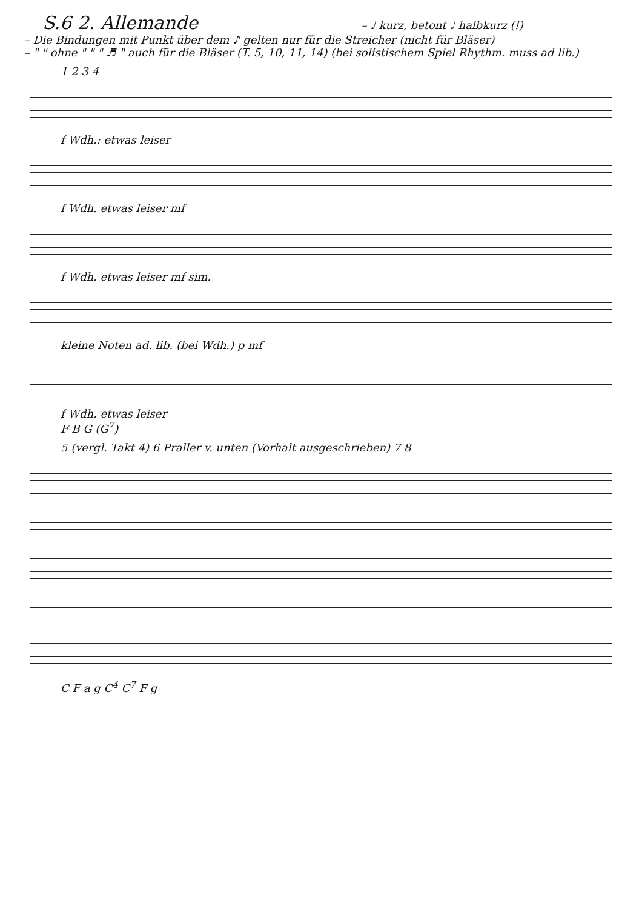S.6 2. Allemande – ♩ kurz, betont ♩ halbkurz (!)
– Die Bindungen mit Punkt über dem ♪ gelten nur für die Streicher (nicht für Bläser)
– " " ohne " " " ♬ " auch für die Bläser (T. 5, 10, 11, 14) (bei solistischem Spiel Rhythm. muss ad lib.)
1 2 3 4
f Wdh.: etwas leiser
f Wdh. etwas leiser mf
f Wdh. etwas leiser mf sim.
kleine Noten ad. lib. (bei Wdh.) p mf
f Wdh. etwas leiser
F B G (G<sup>7</sup>)
5 (vergl. Takt 4) 6 Praller v. unten (Vorhalt ausgeschrieben) 7 8
C F a g C<sup>4</sup> C<sup>7</sup> F g